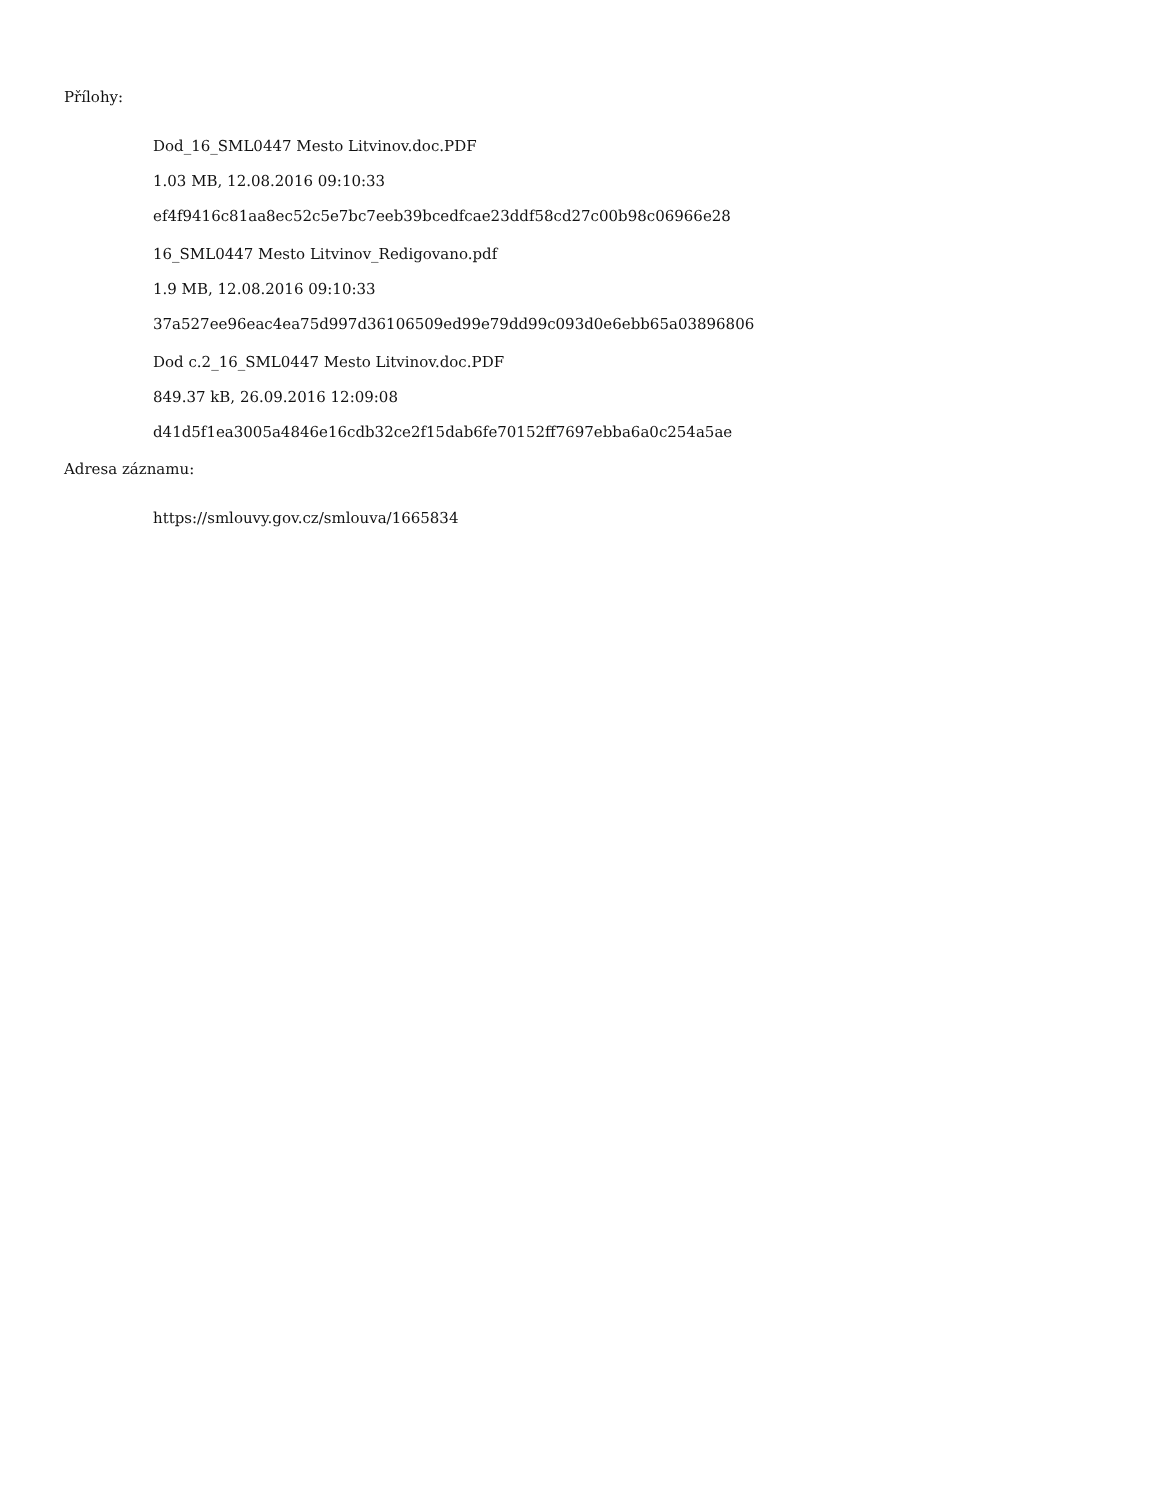Přílohy:
Dod_16_SML0447 Mesto Litvinov.doc.PDF
1.03 MB, 12.08.2016 09:10:33
ef4f9416c81aa8ec52c5e7bc7eeb39bcedfcae23ddf58cd27c00b98c06966e28
16_SML0447 Mesto Litvinov_Redigovano.pdf
1.9 MB, 12.08.2016 09:10:33
37a527ee96eac4ea75d997d36106509ed99e79dd99c093d0e6ebb65a03896806
Dod c.2_16_SML0447 Mesto Litvinov.doc.PDF
849.37 kB, 26.09.2016 12:09:08
d41d5f1ea3005a4846e16cdb32ce2f15dab6fe70152ff7697ebba6a0c254a5ae
Adresa záznamu:
https://smlouvy.gov.cz/smlouva/1665834